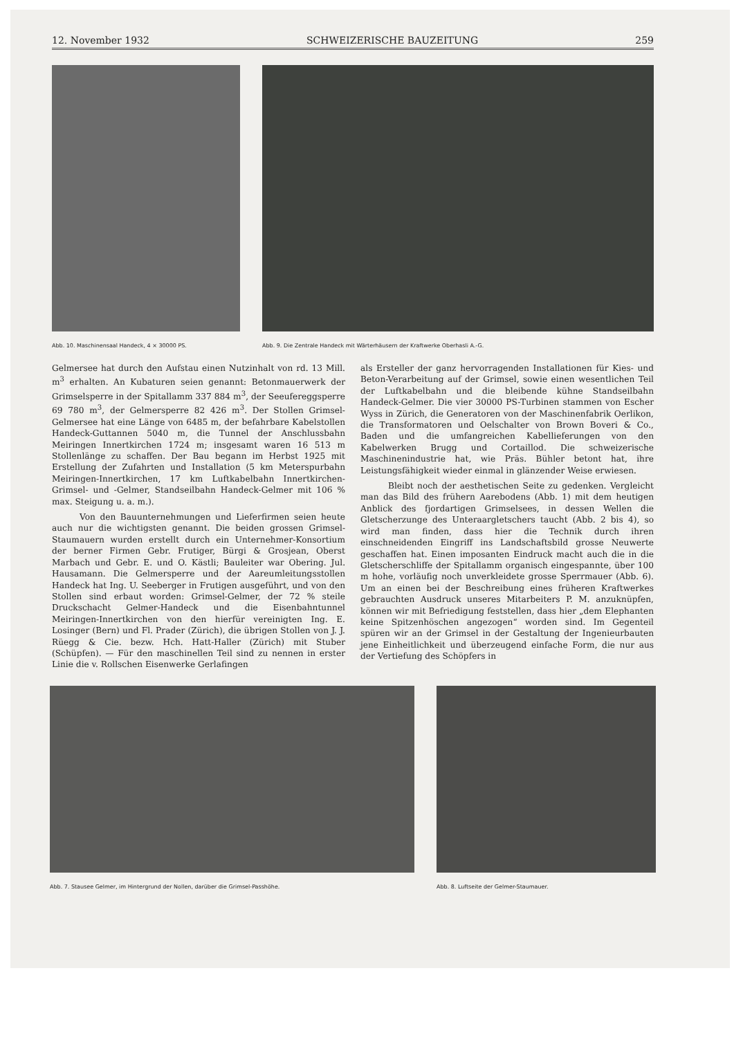12. November 1932 SCHWEIZERISCHE BAUZEITUNG 259
Abb. 10. Maschinensaal Handeck, 4 × 30000 PS.
Abb. 9. Die Zentrale Handeck mit Wärterhäusern der Kraftwerke Oberhasli A.-G.
Gelmersee hat durch den Aufstau einen Nutzinhalt von rd. 13 Mill. m<sup>3</sup> erhalten. An Kubaturen seien genannt: Betonmauerwerk der Grimselsperre in der Spitallamm 337 884 m<sup>3</sup>, der Seeufereggsperre 69 780 m<sup>3</sup>, der Gelmersperre 82 426 m<sup>3</sup>. Der Stollen Grimsel-Gelmersee hat eine Länge von 6485 m, der befahrbare Kabelstollen Handeck-Guttannen 5040 m, die Tunnel der Anschlussbahn Meiringen Innertkirchen 1724 m; insgesamt waren 16 513 m Stollenlänge zu schaffen. Der Bau begann im Herbst 1925 mit Erstellung der Zufahrten und Installation (5 km Meterspurbahn Meiringen-Innertkirchen, 17 km Luftkabelbahn Innertkirchen-Grimsel- und -Gelmer, Standseilbahn Handeck-Gelmer mit 106 % max. Steigung u. a. m.).
Von den Bauunternehmungen und Lieferfirmen seien heute auch nur die wichtigsten genannt. Die beiden grossen Grimsel-Staumauern wurden erstellt durch ein Unternehmer-Konsortium der berner Firmen Gebr. Frutiger, Bürgi & Grosjean, Oberst Marbach und Gebr. E. und O. Kästli; Bauleiter war Obering. Jul. Hausamann. Die Gelmersperre und der Aareumleitungsstollen Handeck hat Ing. U. Seeberger in Frutigen ausgeführt, und von den Stollen sind erbaut worden: Grimsel-Gelmer, der 72 % steile Druckschacht Gelmer-Handeck und die Eisenbahntunnel Meiringen-Innertkirchen von den hierfür vereinigten Ing. E. Losinger (Bern) und Fl. Prader (Zürich), die übrigen Stollen von J. J. Rüegg & Cie. bezw. Hch. Hatt-Haller (Zürich) mit Stuber (Schüpfen). — Für den maschinellen Teil sind zu nennen in erster Linie die v. Rollschen Eisenwerke Gerlafingen
als Ersteller der ganz hervorragenden Installationen für Kies- und Beton-Verarbeitung auf der Grimsel, sowie einen wesentlichen Teil der Luftkabelbahn und die bleibende kühne Standseilbahn Handeck-Gelmer. Die vier 30000 PS-Turbinen stammen von Escher Wyss in Zürich, die Generatoren von der Maschinenfabrik Oerlikon, die Transformatoren und Oelschalter von Brown Boveri & Co., Baden und die umfangreichen Kabellieferungen von den Kabelwerken Brugg und Cortaillod. Die schweizerische Maschinenindustrie hat, wie Präs. Bühler betont hat, ihre Leistungsfähigkeit wieder einmal in glänzender Weise erwiesen.
Bleibt noch der aesthetischen Seite zu gedenken. Vergleicht man das Bild des frühern Aarebodens (Abb. 1) mit dem heutigen Anblick des fjordartigen Grimselsees, in dessen Wellen die Gletscherzunge des Unteraargletschers taucht (Abb. 2 bis 4), so wird man finden, dass hier die Technik durch ihren einschneidenden Eingriff ins Landschaftsbild grosse Neuwerte geschaffen hat. Einen imposanten Eindruck macht auch die in die Gletscherschliffe der Spitallamm organisch eingespannte, über 100 m hohe, vorläufig noch unverkleidete grosse Sperrmauer (Abb. 6). Um an einen bei der Beschreibung eines früheren Kraftwerkes gebrauchten Ausdruck unseres Mitarbeiters P. M. anzuknüpfen, können wir mit Befriedigung feststellen, dass hier „dem Elephanten keine Spitzenhöschen angezogen“ worden sind. Im Gegenteil spüren wir an der Grimsel in der Gestaltung der Ingenieurbauten jene Einheitlichkeit und überzeugend einfache Form, die nur aus der Vertiefung des Schöpfers in
Abb. 7. Stausee Gelmer, im Hintergrund der Nollen, darüber die Grimsel-Passhöhe.
Abb. 8. Luftseite der Gelmer-Staumauer.